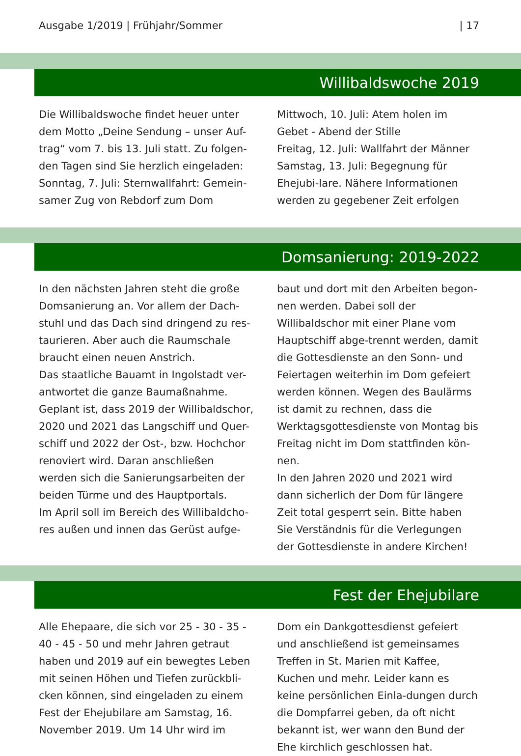Ausgabe 1/2019 | Frühjahr/Sommer | 17
Willibaldswoche 2019
Die Willibaldswoche findet heuer unter dem Motto „Deine Sendung – unser Auf-trag“ vom 7. bis 13. Juli statt. Zu folgen-den Tagen sind Sie herzlich eingeladen:
Sonntag, 7. Juli: Sternwallfahrt: Gemein-samer Zug von Rebdorf zum Dom
Mittwoch, 10. Juli: Atem holen im Gebet - Abend der Stille
Freitag, 12. Juli: Wallfahrt der Männer
Samstag, 13. Juli: Begegnung für Ehejubi-lare. Nähere Informationen werden zu gegebener Zeit erfolgen
Domsanierung: 2019-2022
In den nächsten Jahren steht die große Domsanierung an. Vor allem der Dach-stuhl und das Dach sind dringend zu res-taurieren. Aber auch die Raumschale braucht einen neuen Anstrich.
Das staatliche Bauamt in Ingolstadt ver-antwortet die ganze Baumaßnahme. Geplant ist, dass 2019 der Willibaldschor, 2020 und 2021 das Langschiff und Quer-schiff und 2022 der Ost-, bzw. Hochchor renoviert wird. Daran anschließen werden sich die Sanierungsarbeiten der beiden Türme und des Hauptportals.
Im April soll im Bereich des Willibaldcho-res außen und innen das Gerüst aufge-
baut und dort mit den Arbeiten begon-nen werden. Dabei soll der Willibaldschor mit einer Plane vom Hauptschiff abge-trennt werden, damit die Gottesdienste an den Sonn- und Feiertagen weiterhin im Dom gefeiert werden können. Wegen des Baulärms ist damit zu rechnen, dass die Werktagsgottesdienste von Montag bis Freitag nicht im Dom stattfinden kön-nen.
In den Jahren 2020 und 2021 wird dann sicherlich der Dom für längere Zeit total gesperrt sein. Bitte haben Sie Verständnis für die Verlegungen der Gottesdienste in andere Kirchen!
Fest der Ehejubilare
Alle Ehepaare, die sich vor 25 - 30 - 35 - 40 - 45 - 50 und mehr Jahren getraut haben und 2019 auf ein bewegtes Leben mit seinen Höhen und Tiefen zurückbli-cken können, sind eingeladen zu einem Fest der Ehejubilare am Samstag, 16. November 2019. Um 14 Uhr wird im
Dom ein Dankgottesdienst gefeiert und anschließend ist gemeinsames Treffen in St. Marien mit Kaffee, Kuchen und mehr. Leider kann es keine persönlichen Einla-dungen durch die Dompfarrei geben, da oft nicht bekannt ist, wer wann den Bund der Ehe kirchlich geschlossen hat.